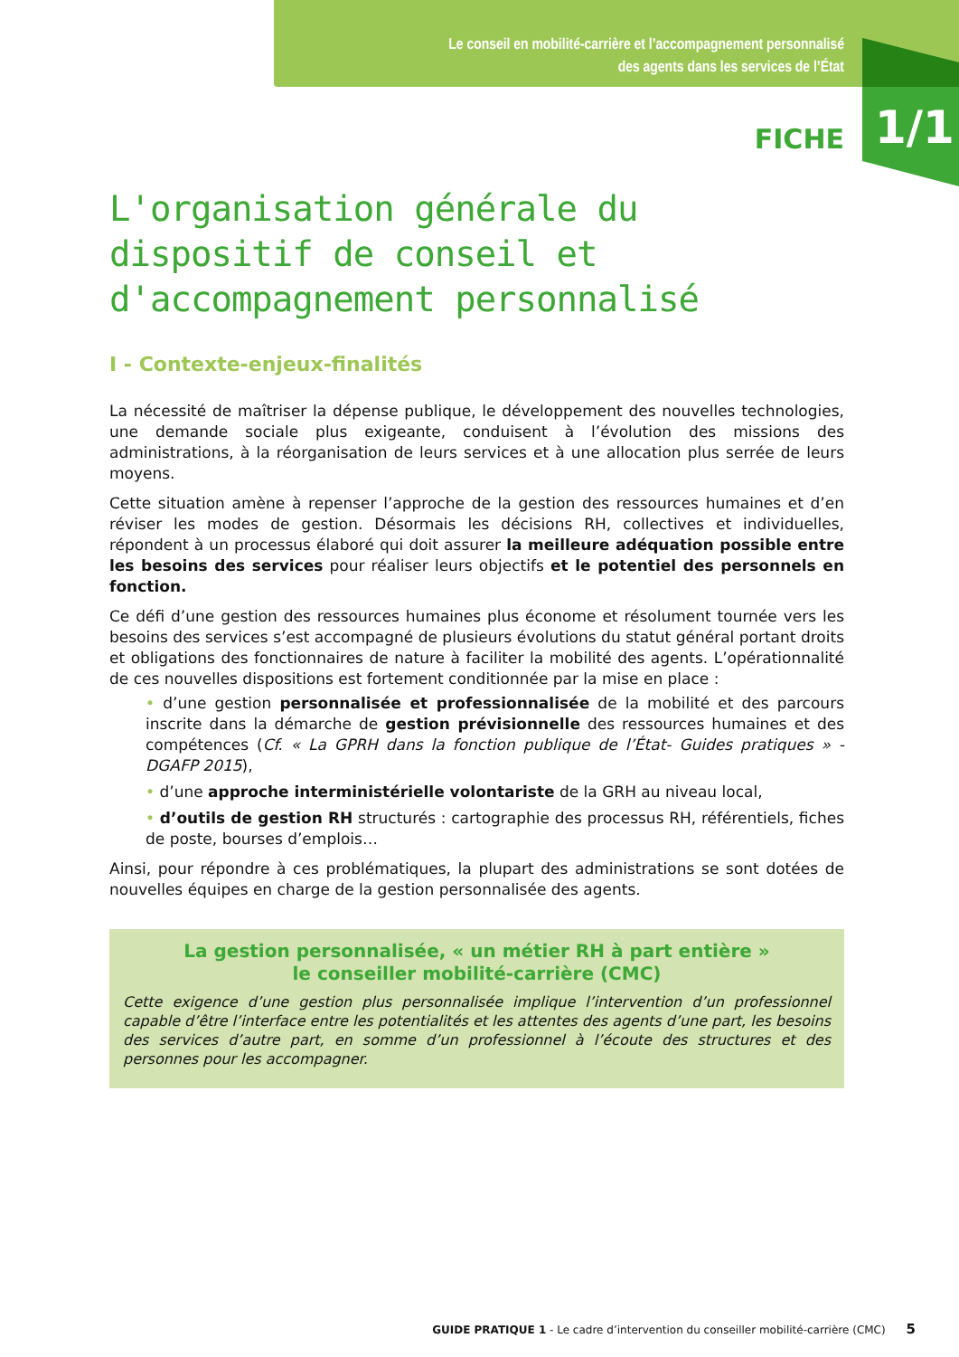Le conseil en mobilité-carrière et l’accompagnement personnalisé
des agents dans les services de l’État
FICHE 1/1
L'organisation générale du dispositif de conseil et d'accompagnement personnalisé
I - Contexte-enjeux-finalités
La nécessité de maîtriser la dépense publique, le développement des nouvelles technologies, une demande sociale plus exigeante, conduisent à l’évolution des missions des administrations, à la réorganisation de leurs services et à une allocation plus serrée de leurs moyens.
Cette situation amène à repenser l’approche de la gestion des ressources humaines et d’en réviser les modes de gestion. Désormais les décisions RH, collectives et individuelles, répondent à un processus élaboré qui doit assurer la meilleure adéquation possible entre les besoins des services pour réaliser leurs objectifs et le potentiel des personnels en fonction.
Ce défi d’une gestion des ressources humaines plus économe et résolument tournée vers les besoins des services s’est accompagné de plusieurs évolutions du statut général portant droits et obligations des fonctionnaires de nature à faciliter la mobilité des agents. L’opérationnalité de ces nouvelles dispositions est fortement conditionnée par la mise en place :
• d’une gestion personnalisée et professionnalisée de la mobilité et des parcours inscrite dans la démarche de gestion prévisionnelle des ressources humaines et des compétences (Cf. « La GPRH dans la fonction publique de l’État- Guides pratiques » - DGAFP 2015),
• d’une approche interministérielle volontariste de la GRH au niveau local,
• d’outils de gestion RH structurés : cartographie des processus RH, référentiels, fiches de poste, bourses d’emplois…
Ainsi, pour répondre à ces problématiques, la plupart des administrations se sont dotées de nouvelles équipes en charge de la gestion personnalisée des agents.
La gestion personnalisée, « un métier RH à part entière »
le conseiller mobilité-carrière (CMC)
Cette exigence d’une gestion plus personnalisée implique l’intervention d’un professionnel capable d’être l’interface entre les potentialités et les attentes des agents d’une part, les besoins des services d’autre part, en somme d’un professionnel à l’écoute des structures et des personnes pour les accompagner.
GUIDE PRATIQUE 1 - Le cadre d’intervention du conseiller mobilité-carrière (CMC) 5